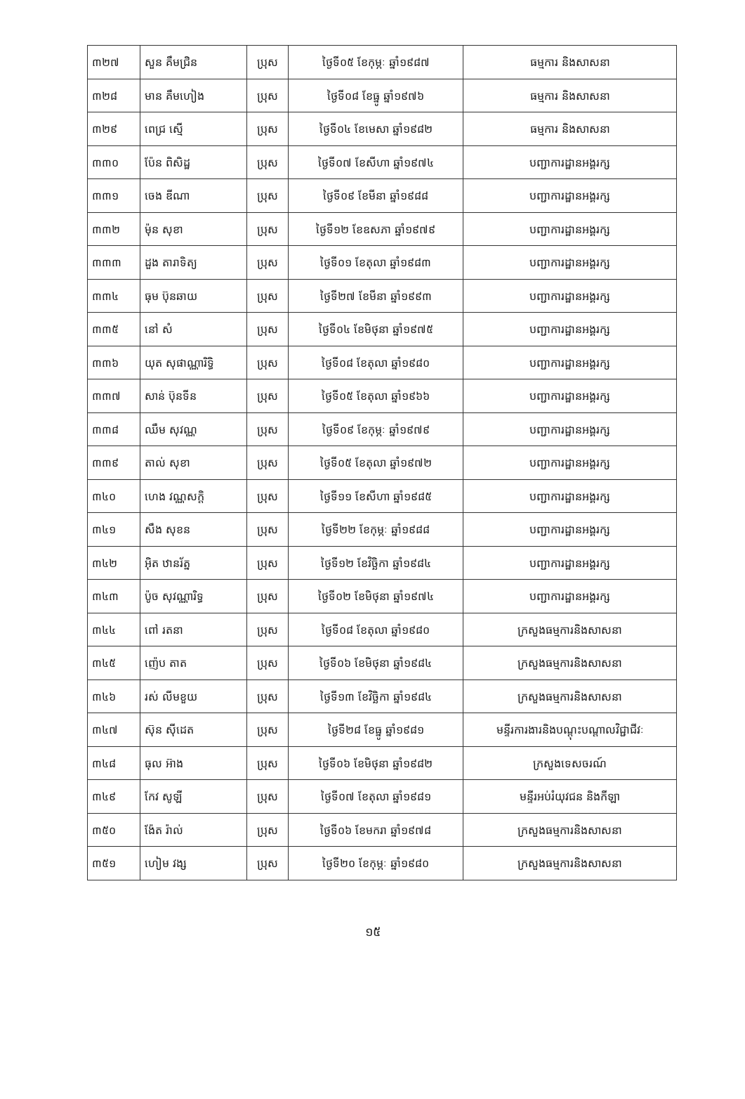| ៣២៧ | សួន គឹមជ្រិន | ប្រុស | ថ្ងៃទី០៥ ខែកុម្ភៈ ឆ្នាំ១៩៨៧ | ធម្មការ និងសាសនា |
| ៣២៨ | មាន គឹមហៀង | ប្រុស | ថ្ងៃទី០៨ ខែធ្នូ ឆ្នាំ១៩៧៦ | ធម្មការ និងសាសនា |
| ៣២៩ | ពេជ្រ ស្មើ | ប្រុស | ថ្ងៃទី០៤ ខែមេសា ឆ្នាំ១៩៨២ | ធម្មការ និងសាសនា |
| ៣៣០ | ប៉ែន ពិសិដ្ឋ | ប្រុស | ថ្ងៃទី០៧ ខែសីហា ឆ្នាំ១៩៧៤ | បញ្ជាការដ្ឋានអង្គរក្ស |
| ៣៣១ | ចេង ឌីណា | ប្រុស | ថ្ងៃទី០៩ ខែមីនា ឆ្នាំ១៩៨៨ | បញ្ជាការដ្ឋានអង្គរក្ស |
| ៣៣២ | ម៉ុន សុខា | ប្រុស | ថ្ងៃទី១២ ខែឧសភា ឆ្នាំ១៩៧៩ | បញ្ជាការដ្ឋានអង្គរក្ស |
| ៣៣៣ | ដួង តារាទិត្យ | ប្រុស | ថ្ងៃទី០១ ខែតុលា ឆ្នាំ១៩៨៣ | បញ្ជាការដ្ឋានអង្គរក្ស |
| ៣៣៤ | ធុម ប៊ុនឆាយ | ប្រុស | ថ្ងៃទី២៧ ខែមីនា ឆ្នាំ១៩៩៣ | បញ្ជាការដ្ឋានអង្គរក្ស |
| ៣៣៥ | នៅ សំ | ប្រុស | ថ្ងៃទី០៤ ខែមិថុនា ឆ្នាំ១៩៧៥ | បញ្ជាការដ្ឋានអង្គរក្ស |
| ៣៣៦ | យុត សុផាណ្ណារិទ្ធិ | ប្រុស | ថ្ងៃទី០៨ ខែតុលា ឆ្នាំ១៩៨០ | បញ្ជាការដ្ឋានអង្គរក្ស |
| ៣៣៧ | សាន់ ប៊ុនទីន | ប្រុស | ថ្ងៃទី០៥ ខែតុលា ឆ្នាំ១៩៦៦ | បញ្ជាការដ្ឋានអង្គរក្ស |
| ៣៣៨ | ឈឹម សុវណ្ណ | ប្រុស | ថ្ងៃទី០៩ ខែកុម្ភៈ ឆ្នាំ១៩៧៩ | បញ្ជាការដ្ឋានអង្គរក្ស |
| ៣៣៩ | តាល់ សុខា | ប្រុស | ថ្ងៃទី០៥ ខែតុលា ឆ្នាំ១៩៧២ | បញ្ជាការដ្ឋានអង្គរក្ស |
| ៣៤០ | ហេង វណ្ណសក្តិ | ប្រុស | ថ្ងៃទី១១ ខែសីហា ឆ្នាំ១៩៨៥ | បញ្ជាការដ្ឋានអង្គរក្ស |
| ៣៤១ | សឹង សុខន | ប្រុស | ថ្ងៃទី២២ ខែកុម្ភៈ ឆ្នាំ១៩៨៨ | បញ្ជាការដ្ឋានអង្គរក្ស |
| ៣៤២ | អ៊ិត ឋានរ័ត្ន | ប្រុស | ថ្ងៃទី១២ ខែវិច្ឆិកា ឆ្នាំ១៩៨៤ | បញ្ជាការដ្ឋានអង្គរក្ស |
| ៣៤៣ | ប៉ូច សុវណ្ណារិទ្ធ | ប្រុស | ថ្ងៃទី០២ ខែមិថុនា ឆ្នាំ១៩៧៤ | បញ្ជាការដ្ឋានអង្គរក្ស |
| ៣៤៤ | ពៅ រតនា | ប្រុស | ថ្ងៃទី០៨ ខែតុលា ឆ្នាំ១៩៨០ | ក្រសួងធម្មការនិងសាសនា |
| ៣៤៥ | ញ៉េប តាត | ប្រុស | ថ្ងៃទី០៦ ខែមិថុនា ឆ្នាំ១៩៨៤ | ក្រសួងធម្មការនិងសាសនា |
| ៣៤៦ | រស់ លីមខួយ | ប្រុស | ថ្ងៃទី១៣ ខែវិច្ឆិកា ឆ្នាំ១៩៨៤ | ក្រសួងធម្មការនិងសាសនា |
| ៣៤៧ | ស៊ុន ស៊ីដេត | ប្រុស | ថ្ងៃទី២៨ ខែធ្នូ ឆ្នាំ១៩៨១ | មន្ទីរការងារនិងបណ្តុះបណ្តាលវិជ្ជាជីវៈ |
| ៣៤៨ | ធុល អ៊ាង | ប្រុស | ថ្ងៃទី០៦ ខែមិថុនា ឆ្នាំ១៩៨២ | ក្រសួងទេសចរណ៍ |
| ៣៤៩ | កែវ សូឡី | ប្រុស | ថ្ងៃទី០៧ ខែតុលា ឆ្នាំ១៩៨១ | មន្ទីរអប់រំយុវជន និងកីឡា |
| ៣៥០ | ង៉ែត រ៉ាល់ | ប្រុស | ថ្ងៃទី០៦ ខែមករា ឆ្នាំ១៩៧៨ | ក្រសួងធម្មការនិងសាសនា |
| ៣៥១ | ហៀម វង្ស | ប្រុស | ថ្ងៃទី២០ ខែកុម្ភៈ ឆ្នាំ១៩៨០ | ក្រសួងធម្មការនិងសាសនា |
១៥